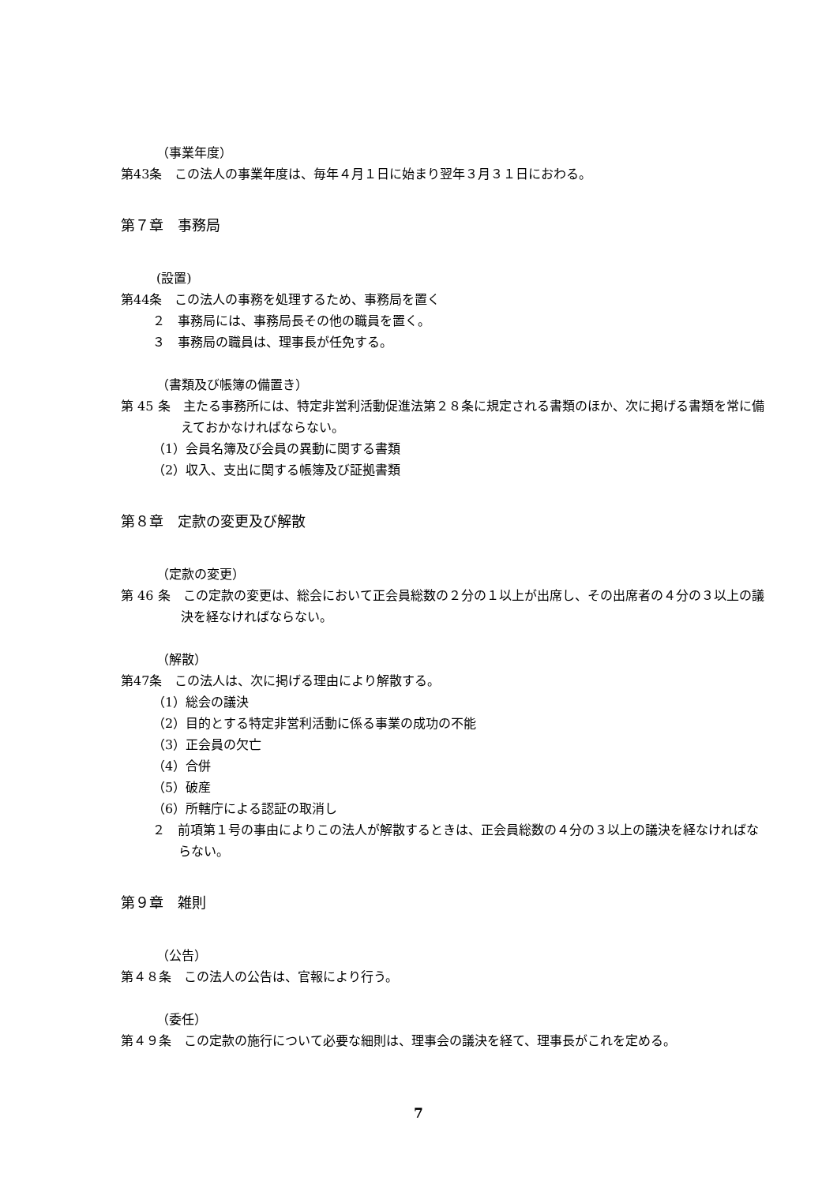（事業年度）
第43条　この法人の事業年度は、毎年４月１日に始まり翌年３月３１日におわる。
第７章　事務局
(設置)
第44条　この法人の事務を処理するため、事務局を置く
２　事務局には、事務局長その他の職員を置く。
３　事務局の職員は、理事長が任免する。
（書類及び帳簿の備置き）
第 45 条　主たる事務所には、特定非営利活動促進法第２８条に規定される書類のほか、次に掲げる書類を常に備えておかなければならない。
（1）会員名簿及び会員の異動に関する書類
（2）収入、支出に関する帳簿及び証拠書類
第８章　定款の変更及び解散
（定款の変更）
第 46 条　この定款の変更は、総会において正会員総数の２分の１以上が出席し、その出席者の４分の３以上の議決を経なければならない。
（解散）
第47条　この法人は、次に掲げる理由により解散する。
（1）総会の議決
（2）目的とする特定非営利活動に係る事業の成功の不能
（3）正会員の欠亡
（4）合併
（5）破産
（6）所轄庁による認証の取消し
２　前項第１号の事由によりこの法人が解散するときは、正会員総数の４分の３以上の議決を経なければならない。
第９章　雑則
（公告）
第４８条　この法人の公告は、官報により行う。
（委任）
第４９条　この定款の施行について必要な細則は、理事会の議決を経て、理事長がこれを定める。
7